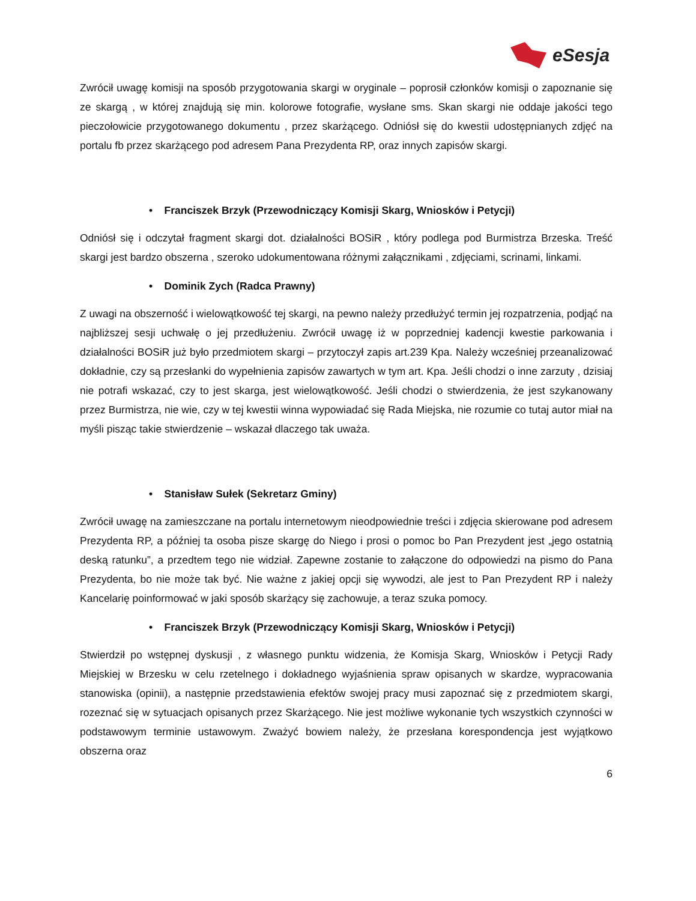eSesja
Zwrócił uwagę komisji na sposób przygotowania skargi w oryginale – poprosił członków komisji o zapoznanie się ze skargą , w której znajdują się min. kolorowe fotografie, wysłane sms. Skan skargi nie oddaje jakości tego pieczołowicie przygotowanego dokumentu , przez skarżącego. Odniósł się do kwestii udostępnianych zdjęć na portalu fb przez skarżącego pod adresem Pana Prezydenta RP, oraz innych zapisów skargi.
• Franciszek Brzyk (Przewodniczący Komisji Skarg, Wniosków i Petycji)
Odniósł się i odczytał fragment skargi dot. działalności BOSiR , który podlega pod Burmistrza Brzeska. Treść skargi jest bardzo obszerna , szeroko udokumentowana różnymi załącznikami , zdjęciami, scrinami, linkami.
• Dominik Zych (Radca Prawny)
Z uwagi na obszerność i wielowątkowość tej skargi, na pewno należy przedłużyć termin jej rozpatrzenia, podjąć na najbliższej sesji uchwałę o jej przedłużeniu. Zwrócił uwagę iż w poprzedniej kadencji kwestie parkowania i działalności BOSiR już było przedmiotem skargi – przytoczył zapis art.239 Kpa. Należy wcześniej przeanalizować dokładnie, czy są przesłanki do wypełnienia zapisów zawartych w tym art. Kpa. Jeśli chodzi o inne zarzuty , dzisiaj nie potrafi wskazać, czy to jest skarga, jest wielowątkowość. Jeśli chodzi o stwierdzenia, że jest szykanowany przez Burmistrza, nie wie, czy w tej kwestii winna wypowiadać się Rada Miejska, nie rozumie co tutaj autor miał na myśli pisząc takie stwierdzenie – wskazał dlaczego tak uważa.
• Stanisław Sułek (Sekretarz Gminy)
Zwrócił uwagę na zamieszczane na portalu internetowym nieodpowiednie treści i zdjęcia skierowane pod adresem Prezydenta RP, a później ta osoba pisze skargę do Niego i prosi o pomoc bo Pan Prezydent jest „jego ostatnią deską ratunku”, a przedtem tego nie widział. Zapewne zostanie to załączone do odpowiedzi na pismo do Pana Prezydenta, bo nie może tak być. Nie ważne z jakiej opcji się wywodzi, ale jest to Pan Prezydent RP i należy Kancelarię poinformować w jaki sposób skarżący się zachowuje, a teraz szuka pomocy.
• Franciszek Brzyk (Przewodniczący Komisji Skarg, Wniosków i Petycji)
Stwierdził po wstępnej dyskusji , z własnego punktu widzenia, że Komisja Skarg, Wniosków i Petycji Rady Miejskiej w Brzesku w celu rzetelnego i dokładnego wyjaśnienia spraw opisanych w skardze, wypracowania stanowiska (opinii), a następnie przedstawienia efektów swojej pracy musi zapoznać się z przedmiotem skargi, rozeznać się w sytuacjach opisanych przez Skarżącego. Nie jest możliwe wykonanie tych wszystkich czynności w podstawowym terminie ustawowym. Zważyć bowiem należy, że przesłana korespondencja jest wyjątkowo obszerna oraz
6